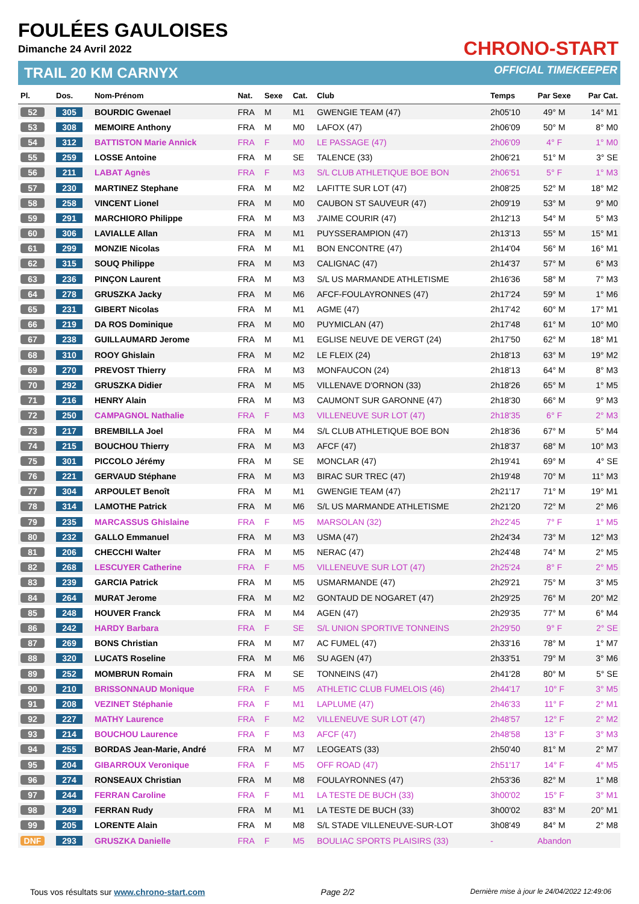FOULÉES GAULOISES
Dimanche 24 Avril 2022
TRAIL 20 KM CARNYX
CHRONO-START
OFFICIAL TIMEKEEPER
| Pl. | Dos. | Nom-Prénom | Nat. | Sexe | Cat. | Club | Temps | Par Sexe | Par Cat. |
| --- | --- | --- | --- | --- | --- | --- | --- | --- | --- |
| 52 | 305 | BOURDIC Gwenael | FRA | M | M1 | GWENGIE TEAM (47) | 2h05'10 | 49° M | 14° M1 |
| 53 | 308 | MEMOIRE Anthony | FRA | M | M0 | LAFOX (47) | 2h06'09 | 50° M | 8° M0 |
| 54 | 312 | BATTISTON Marie Annick | FRA | F | M0 | LE PASSAGE (47) | 2h06'09 | 4° F | 1° M0 |
| 55 | 259 | LOSSE Antoine | FRA | M | SE | TALENCE (33) | 2h06'21 | 51° M | 3° SE |
| 56 | 211 | LABAT Agnès | FRA | F | M3 | S/L CLUB ATHLETIQUE BOE BON | 2h06'51 | 5° F | 1° M3 |
| 57 | 230 | MARTINEZ Stephane | FRA | M | M2 | LAFITTE SUR LOT (47) | 2h08'25 | 52° M | 18° M2 |
| 58 | 258 | VINCENT Lionel | FRA | M | M0 | CAUBON ST SAUVEUR (47) | 2h09'19 | 53° M | 9° M0 |
| 59 | 291 | MARCHIORO Philippe | FRA | M | M3 | J'AIME COURIR (47) | 2h12'13 | 54° M | 5° M3 |
| 60 | 306 | LAVIALLE Allan | FRA | M | M1 | PUYSSERAMPION (47) | 2h13'13 | 55° M | 15° M1 |
| 61 | 299 | MONZIE Nicolas | FRA | M | M1 | BON ENCONTRE (47) | 2h14'04 | 56° M | 16° M1 |
| 62 | 315 | SOUQ Philippe | FRA | M | M3 | CALIGNAC (47) | 2h14'37 | 57° M | 6° M3 |
| 63 | 236 | PINÇON Laurent | FRA | M | M3 | S/L US MARMANDE ATHLETISME | 2h16'36 | 58° M | 7° M3 |
| 64 | 278 | GRUSZKA Jacky | FRA | M | M6 | AFCF-FOULAYRONNES (47) | 2h17'24 | 59° M | 1° M6 |
| 65 | 231 | GIBERT Nicolas | FRA | M | M1 | AGME (47) | 2h17'42 | 60° M | 17° M1 |
| 66 | 219 | DA ROS Dominique | FRA | M | M0 | PUYMICLAN (47) | 2h17'48 | 61° M | 10° M0 |
| 67 | 238 | GUILLAUMARD Jerome | FRA | M | M1 | EGLISE NEUVE DE VERGT (24) | 2h17'50 | 62° M | 18° M1 |
| 68 | 310 | ROOY Ghislain | FRA | M | M2 | LE FLEIX (24) | 2h18'13 | 63° M | 19° M2 |
| 69 | 270 | PREVOST Thierry | FRA | M | M3 | MONFAUCON (24) | 2h18'13 | 64° M | 8° M3 |
| 70 | 292 | GRUSZKA Didier | FRA | M | M5 | VILLENAVE D'ORNON (33) | 2h18'26 | 65° M | 1° M5 |
| 71 | 216 | HENRY Alain | FRA | M | M3 | CAUMONT SUR GARONNE (47) | 2h18'30 | 66° M | 9° M3 |
| 72 | 250 | CAMPAGNOL Nathalie | FRA | F | M3 | VILLENEUVE SUR LOT (47) | 2h18'35 | 6° F | 2° M3 |
| 73 | 217 | BREMBILLA Joel | FRA | M | M4 | S/L CLUB ATHLETIQUE BOE BON | 2h18'36 | 67° M | 5° M4 |
| 74 | 215 | BOUCHOU Thierry | FRA | M | M3 | AFCF (47) | 2h18'37 | 68° M | 10° M3 |
| 75 | 301 | PICCOLO Jérémy | FRA | M | SE | MONCLAR (47) | 2h19'41 | 69° M | 4° SE |
| 76 | 221 | GERVAUD Stéphane | FRA | M | M3 | BIRAC SUR TREC (47) | 2h19'48 | 70° M | 11° M3 |
| 77 | 304 | ARPOULET Benoît | FRA | M | M1 | GWENGIE TEAM (47) | 2h21'17 | 71° M | 19° M1 |
| 78 | 314 | LAMOTHE Patrick | FRA | M | M6 | S/L US MARMANDE ATHLETISME | 2h21'20 | 72° M | 2° M6 |
| 79 | 235 | MARCASSUS Ghislaine | FRA | F | M5 | MARSOLAN (32) | 2h22'45 | 7° F | 1° M5 |
| 80 | 232 | GALLO Emmanuel | FRA | M | M3 | USMA (47) | 2h24'34 | 73° M | 12° M3 |
| 81 | 206 | CHECCHI Walter | FRA | M | M5 | NERAC (47) | 2h24'48 | 74° M | 2° M5 |
| 82 | 268 | LESCUYER Catherine | FRA | F | M5 | VILLENEUVE SUR LOT (47) | 2h25'24 | 8° F | 2° M5 |
| 83 | 239 | GARCIA Patrick | FRA | M | M5 | USMARMANDE (47) | 2h29'21 | 75° M | 3° M5 |
| 84 | 264 | MURAT Jerome | FRA | M | M2 | GONTAUD DE NOGARET (47) | 2h29'25 | 76° M | 20° M2 |
| 85 | 248 | HOUVER Franck | FRA | M | M4 | AGEN (47) | 2h29'35 | 77° M | 6° M4 |
| 86 | 242 | HARDY Barbara | FRA | F | SE | S/L UNION SPORTIVE TONNEINS | 2h29'50 | 9° F | 2° SE |
| 87 | 269 | BONS Christian | FRA | M | M7 | AC FUMEL (47) | 2h33'16 | 78° M | 1° M7 |
| 88 | 320 | LUCATS Roseline | FRA | M | M6 | SU AGEN (47) | 2h33'51 | 79° M | 3° M6 |
| 89 | 252 | MOMBRUN Romain | FRA | M | SE | TONNEINS (47) | 2h41'28 | 80° M | 5° SE |
| 90 | 210 | BRISSONNAUD Monique | FRA | F | M5 | ATHLETIC CLUB FUMELOIS (46) | 2h44'17 | 10° F | 3° M5 |
| 91 | 208 | VEZINET Stéphanie | FRA | F | M1 | LAPLUME (47) | 2h46'33 | 11° F | 2° M1 |
| 92 | 227 | MATHY Laurence | FRA | F | M2 | VILLENEUVE SUR LOT (47) | 2h48'57 | 12° F | 2° M2 |
| 93 | 214 | BOUCHOU Laurence | FRA | F | M3 | AFCF (47) | 2h48'58 | 13° F | 3° M3 |
| 94 | 255 | BORDAS Jean-Marie, André | FRA | M | M7 | LEOGEATS (33) | 2h50'40 | 81° M | 2° M7 |
| 95 | 204 | GIBARROUX Veronique | FRA | F | M5 | OFF ROAD (47) | 2h51'17 | 14° F | 4° M5 |
| 96 | 274 | RONSEAUX Christian | FRA | M | M8 | FOULAYRONNES (47) | 2h53'36 | 82° M | 1° M8 |
| 97 | 244 | FERRAN Caroline | FRA | F | M1 | LA TESTE DE BUCH (33) | 3h00'02 | 15° F | 3° M1 |
| 98 | 249 | FERRAN Rudy | FRA | M | M1 | LA TESTE DE BUCH (33) | 3h00'02 | 83° M | 20° M1 |
| 99 | 205 | LORENTE Alain | FRA | M | M8 | S/L STADE VILLENEUVE-SUR-LOT | 3h08'49 | 84° M | 2° M8 |
| DNF | 293 | GRUSZKA Danielle | FRA | F | M5 | BOULIAC SPORTS PLAISIRS (33) | - | Abandon | |
Tous vos résultats sur www.chrono-start.com Page 2/2 Dernière mise à jour le 24/04/2022 12:49:06